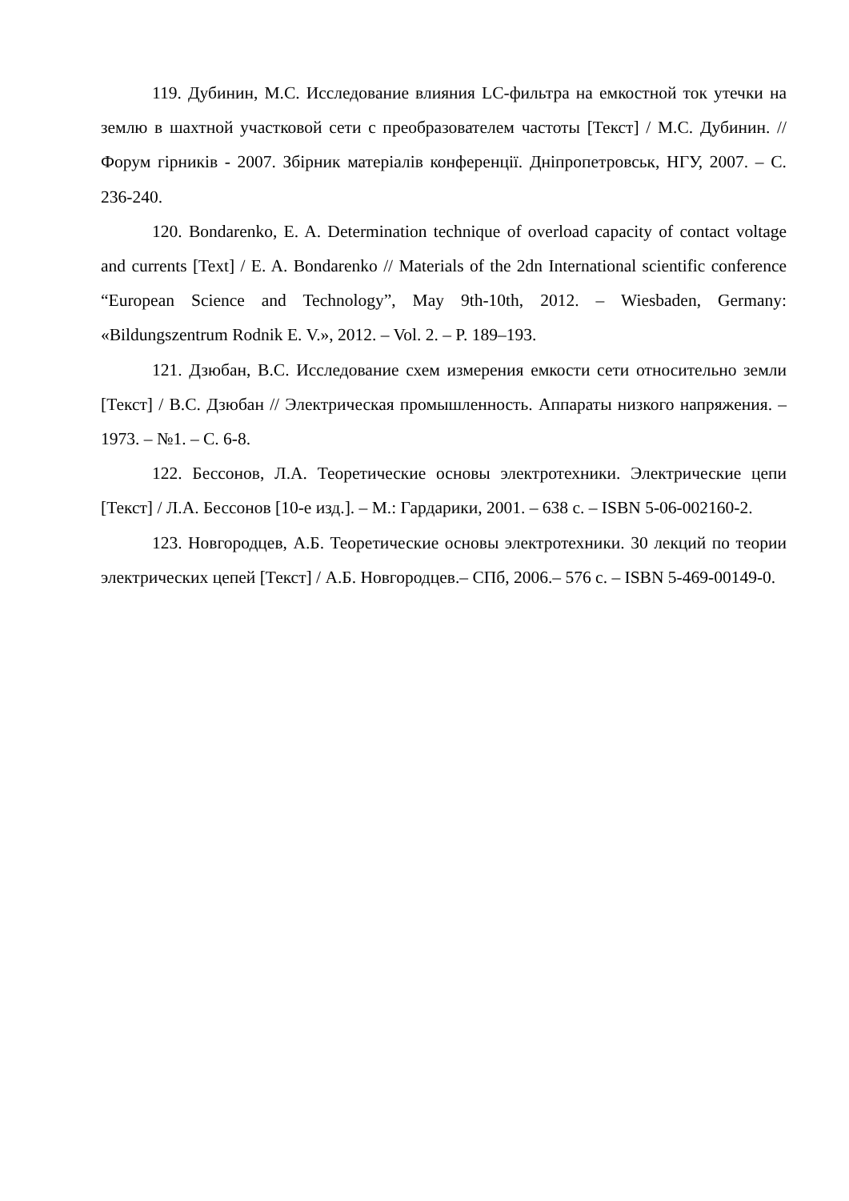119. Дубинин, М.С. Исследование влияния LC-фильтра на емкостной ток утечки на землю в шахтной участковой сети с преобразователем частоты [Текст] / М.С. Дубинин. // Форум гірників - 2007. Збірник матеріалів конференції. Дніпропетровськ, НГУ, 2007. – С. 236-240.
120. Bondarenko, E. A. Determination technique of overload capacity of contact voltage and currents [Text] / E. A. Bondarenko // Materials of the 2dn International scientific conference “European Science and Technology”, May 9th-10th, 2012. – Wiesbaden, Germany: «Bildungszentrum Rodnik E. V.», 2012. – Vol. 2. – P. 189–193.
121. Дзюбан, В.С. Исследование схем измерения емкости сети относительно земли [Текст] / В.С. Дзюбан // Электрическая промышленность. Аппараты низкого напряжения. – 1973. – №1. – С. 6-8.
122. Бессонов, Л.А. Теоретические основы электротехники. Электрические цепи [Текст] / Л.А. Бессонов [10-е изд.]. – М.: Гардарики, 2001. – 638 с. – ISBN 5-06-002160-2.
123. Новгородцев, А.Б. Теоретические основы электротехники. 30 лекций по теории электрических цепей [Текст] / А.Б. Новгородцев.– СПб, 2006.– 576 с. – ISBN 5-469-00149-0.